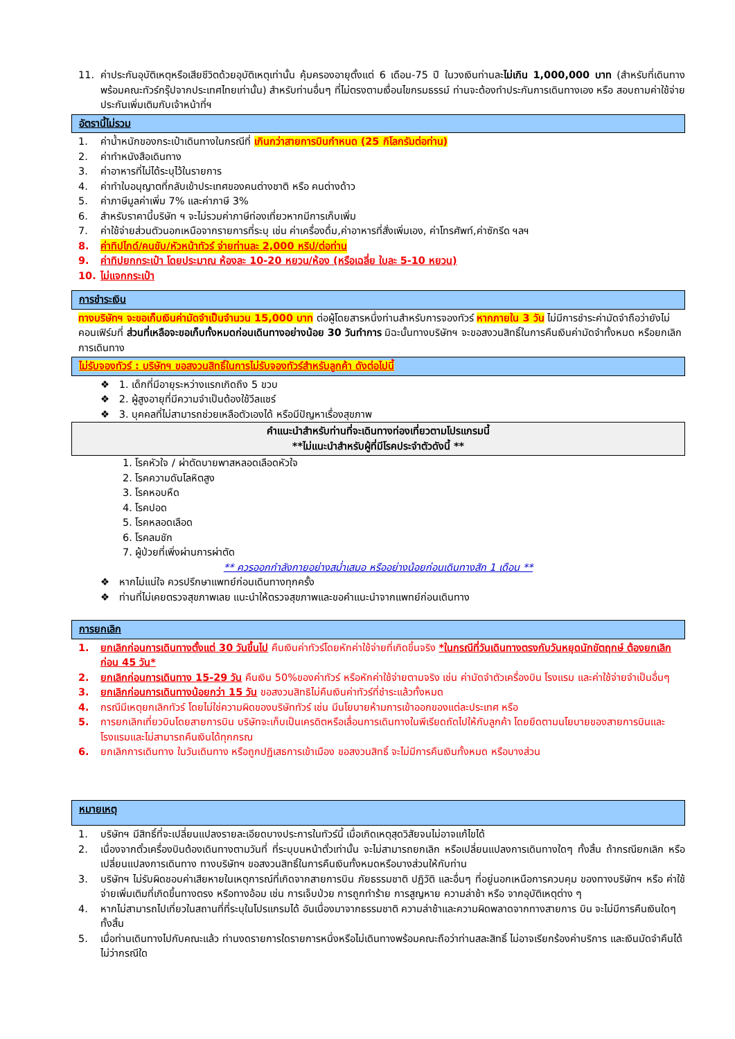11. ค่าประกันอุบัติเหตุหรือเสียชีวิตด้วยอุบัติเหตุเท่านั้น คุ้มครองอายุตั้งแต่ 6 เดือน-75 ปี ในวงเงินท่านละไม่เกิน 1,000,000 บาท (สำหรับที่เดินทางพร้อมคณะทัวร์กรุ๊ปจากประเทศไทยเท่านั้น) สำหรับท่านอื่นๆ ที่ไม่ตรงตามเงื่อนไขกรมธรรม์ ท่านจะต้องทำประกันการเดินทางเอง หรือ สอบถามค่าใช้จ่ายประกันเพิ่มเติมกับเจ้าหน้าที่ฯ
อัตรานี้ไม่รวม
1. ค่าน้ำหนักของกระเป๋าเดินทางในกรณีที่ เกินกว่าสายการบินกำหนด (25 กิโลกรัมต่อท่าน)
2. ค่าทำหนังสือเดินทาง
3. ค่าอาหารที่ไม่ได้ระบุไว้ในรายการ
4. ค่าทำใบอนุญาตที่กลับเข้าประเทศของคนต่างชาติ หรือ คนต่างด้าว
5. ค่าภาษีมูลค่าเพิ่ม 7% และค่าภาษี 3%
6. สำหรับราคานี้บริษัท ฯ จะไม่รวมค่าภาษีท่องเที่ยวหากมีการเก็บเพิ่ม
7. ค่าใช้จ่ายส่วนตัวนอกเหนือจากรายการที่ระบุ เช่น ค่าเครื่องดื่ม,ค่าอาหารที่สั่งเพิ่มเอง, ค่าโทรศัพท์,ค่าซักรีด ฯลฯ
8. ค่าทิปไกด์/คนขับ/หัวหน้าทัวร์ จ่ายท่านละ 2,000 หริป/ต่อท่าน
9. ค่าทิปยกกระเป๋า โดยประมาณ ห้องละ 10-20 หยวน/ห้อง (หรือเฉลี่ย ใบละ 5-10 หยวน)
10. ไม่แจกกระเป๋า
การชำระเงิน
ทางบริษัทฯ จะขอเก็บเงินค่ามัดจำเป็นจำนวน 15,000 บาท ต่อผู้โดยสารหนึ่งท่านสำหรับการจองทัวร์ หากภายใน 3 วัน ไม่มีการชำระค่ามัดจำถือว่ายังไม่คอนเฟิร์มที่ ส่วนที่เหลือจะขอเก็บทั้งหมดก่อนเดินทางอย่างน้อย 30 วันทำการ มิฉะนั้นทางบริษัทฯ จะขอสงวนสิทธิ์ในการคืนเงินค่ามัดจำทั้งหมด หรือยกเลิกการเดินทาง
ไม่รับจองทัวร์ : บริษัทฯ ขอสงวนสิทธิ์ในการไม่รับจองทัวร์สำหรับลูกค้า ดังต่อไปนี้
❖ 1. เด็กที่มีอายุระหว่างแรกเกิดถึง 5 ขวบ
❖ 2. ผู้สูงอายุที่มีความจำเป็นต้องใช้วีลแชร์
❖ 3. บุคคลที่ไม่สามารถช่วยเหลือตัวเองได้ หรือมีปัญหาเรื่องสุขภาพ
คำแนะนำสำหรับท่านที่จะเดินทางท่องเที่ยวตามโปรแกรมนี้
**ไม่แนะนำสำหรับผู้ที่มีโรคประจำตัวดังนี้ **
1. โรคหัวใจ / ผ่าตัดบายพาสหลอดเลือดหัวใจ
2. โรคความดันโลหิตสูง
3. โรคหอบหืด
4. โรคปอด
5. โรคหลอดเลือด
6. โรคลมชัก
7. ผู้ป่วยที่เพิ่งผ่านการผ่าตัด
** ควรออกกำลังกายอย่างสม่ำเสมอ หรืออย่างน้อยก่อนเดินทางสัก 1 เดือน **
❖ หากไม่แน่ใจ ควรปรึกษาแพทย์ก่อนเดินทางทุกครั้ง
❖ ท่านที่ไม่เคยตรวจสุขภาพเลย แนะนำให้ตรวจสุขภาพและขอคำแนะนำจากแพทย์ก่อนเดินทาง
การยกเลิก
1. ยกเลิกก่อนการเดินทางตั้งแต่ 30 วันขึ้นไป คืนเงินค่าทัวร์โดยหักค่าใช้จ่ายที่เกิดขึ้นจริง *ในกรณีที่วันเดินทางตรงกับวันหยุดนักขัตฤกษ์ ต้องยกเลิกก่อน 45 วัน*
2. ยกเลิกก่อนการเดินทาง 15-29 วัน คืนเงิน 50%ของค่าทัวร์ หรือหักค่าใช้จ่ายตามจริง เช่น ค่ามัดจำตัวเครื่องบิน โรงแรม และค่าใช้จ่ายจำเป็นอื่นๆ
3. ยกเลิกก่อนการเดินทางน้อยกว่า 15 วัน ขอสงวนสิทธิไม่คืนเงินค่าทัวร์ที่ชำระแล้วทั้งหมด
4. กรณีมีเหตุยกเลิกทัวร์ โดยไม่ใช่ความผิดของบริษัททัวร์ เช่น มีนโยบายห้ามการเข้าออกของแต่ละประเทศ หรือ
5. การยกเลิกเที่ยวบินโดยสายการบิน บริษัทจะเก็บเป็นเครดิตหรือเลื่อนการเดินทางในพีเรียดถัดไปให้กับลูกค้า โดยยึดตามนโยบายของสายการบินและโรงแรมและไม่สามารถคืนเงินได้ทุกกรณ
6. ยกเลิกการเดินทาง ในวันเดินทาง หรือถูกปฏิเสธการเข้าเมือง ขอสงวนสิทธิ์ จะไม่มีการคืนเงินทั้งหมด หรือบางส่วน
หมายเหตุ
1. บริษัทฯ มีสิทธิ์ที่จะเปลี่ยนแปลงรายละเอียดบางประการในทัวร์นี้ เมื่อเกิดเหตุสุดวิสัยจนไม่อาจแก้ไขได้
2. เนื่องจากตั๋วเครื่องบินต้องเดินทางตามวันที่ ที่ระบุบนหน้าตั๋วเท่านั้น จะไม่สามารถยกเลิก หรือเปลี่ยนแปลงการเดินทางใดๆ ทั้งสิ้น ถ้ากรณียกเลิก หรือเปลี่ยนแปลงการเดินทาง ทางบริษัทฯ ขอสงวนสิทธิ์ในการคืนเงินทั้งหมดหรือบางส่วนให้กับท่าน
3. บริษัทฯ ไม่รับผิดชอบค่าเสียหายในเหตุการณ์ที่เกิดจากสายการบิน ภัยธรรมชาติ ปฏิวัติ และอื่นๆ ที่อยู่นอกเหนือการควบคุม ของทางบริษัทฯ หรือ ค่าใช้จ่ายเพิ่มเติมที่เกิดขึ้นทางตรง หรือทางอ้อม เช่น การเจ็บป่วย การถูกทำร้าย การสูญหาย ความล่าช้า หรือ จากอุบัติเหตุต่าง ๆ
4. หากไม่สามารถไปเที่ยวในสถานที่ที่ระบุในโปรแกรมได้ อันเนื่องมาจากธรรมชาติ ความล่าช้าและความผิดพลาดจากทางสายการ บิน จะไม่มีการคืนเงินใดๆ ทั้งสิ้น
5. เมื่อท่านเดินทางไปกับคณะแล้ว ท่านงดรายการใดรายการหนึ่งหรือไม่เดินทางพร้อมคณะถือว่าท่านสละสิทธิ์ ไม่อาจเรียกร้องค่าบริการ และเงินมัดจำคืนได้ไม่ว่ากรณีใด